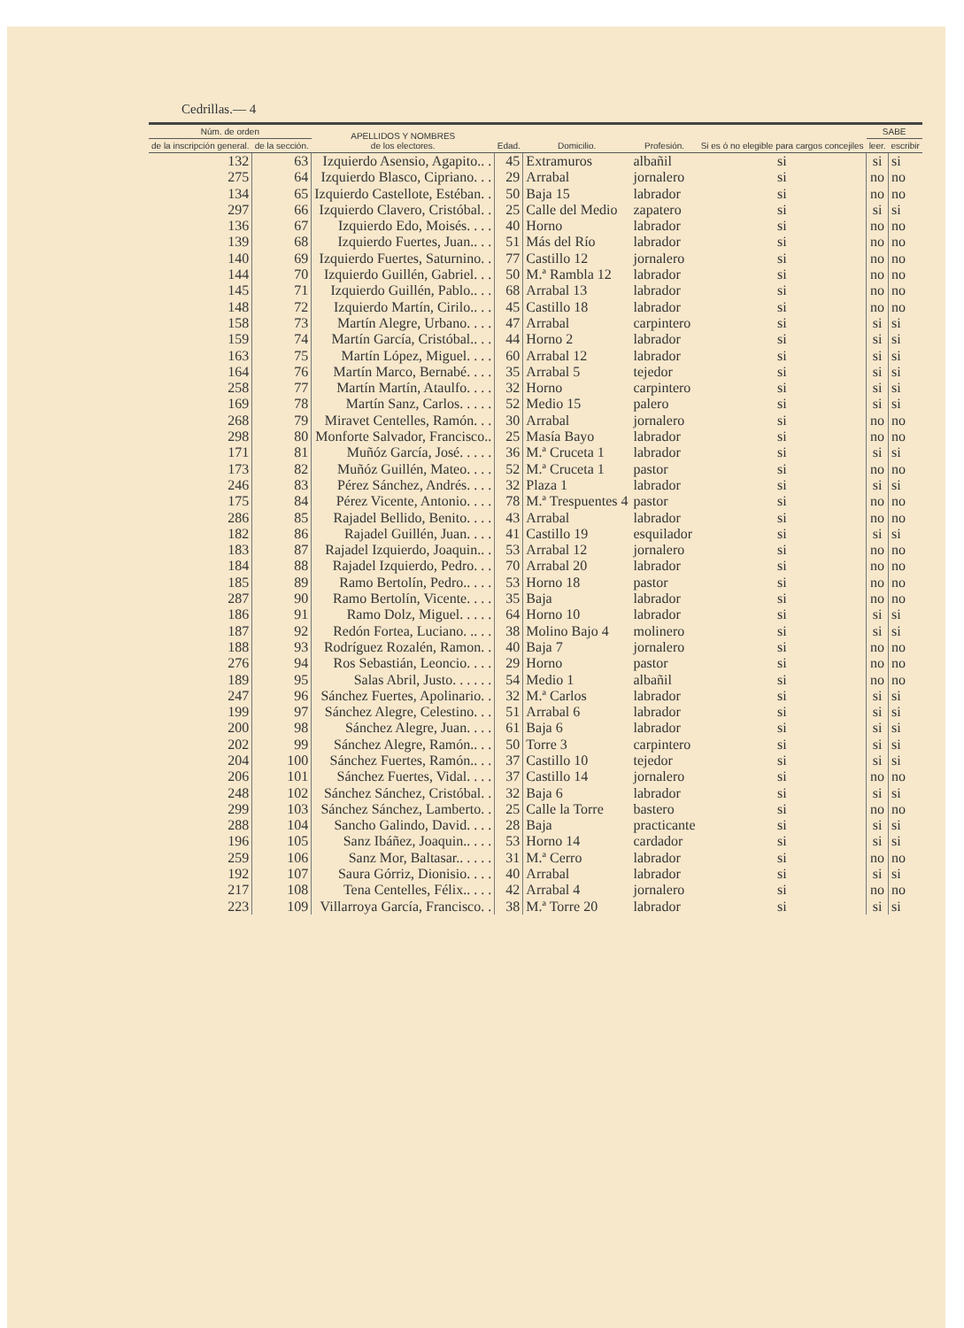Cedrillas.— 4
| Núm. de orden | | APELLIDOS Y NOMBRES de los electores. | Edad. | Domicilio. | Profesión. | Si es ó no elegible para cargos concejiles | SABE | |
| --- | --- | --- | --- | --- | --- | --- | --- | --- |
| de la inscripción general. | de la sección. | | | | | | leer. | escribir |
| 132 | 63 | Izquierdo Asensio, Agapito.. . | 45 | Extramuros | albañil | si | si | si |
| 275 | 64 | Izquierdo Blasco, Cipriano. . . | 29 | Arrabal | jornalero | si | no | no |
| 134 | 65 | Izquierdo Castellote, Estéban. . | 50 | Baja 15 | labrador | si | no | no |
| 297 | 66 | Izquierdo Clavero, Cristóbal. . | 25 | Calle del Medio | zapatero | si | si | si |
| 136 | 67 | Izquierdo Edo, Moisés. . . . | 40 | Horno | labrador | si | no | no |
| 139 | 68 | Izquierdo Fuertes, Juan.. . . | 51 | Más del Río | labrador | si | no | no |
| 140 | 69 | Izquierdo Fuertes, Saturnino. . | 77 | Castillo 12 | jornalero | si | no | no |
| 144 | 70 | Izquierdo Guillén, Gabriel. . . | 50 | M.ª Rambla 12 | labrador | si | no | no |
| 145 | 71 | Izquierdo Guillén, Pablo.. . . | 68 | Arrabal 13 | labrador | si | no | no |
| 148 | 72 | Izquierdo Martín, Cirilo.. . . | 45 | Castillo 18 | labrador | si | no | no |
| 158 | 73 | Martín Alegre, Urbano. . . . | 47 | Arrabal | carpintero | si | si | si |
| 159 | 74 | Martín García, Cristóbal.. . . | 44 | Horno 2 | labrador | si | si | si |
| 163 | 75 | Martín López, Miguel. . . . | 60 | Arrabal 12 | labrador | si | si | si |
| 164 | 76 | Martín Marco, Bernabé. . . . | 35 | Arrabal 5 | tejedor | si | si | si |
| 258 | 77 | Martín Martín, Ataulfo. . . . | 32 | Horno | carpintero | si | si | si |
| 169 | 78 | Martín Sanz, Carlos. . . . . | 52 | Medio 15 | palero | si | si | si |
| 268 | 79 | Miravet Centelles, Ramón. . . | 30 | Arrabal | jornalero | si | no | no |
| 298 | 80 | Monforte Salvador, Francisco.. | 25 | Masía Bayo | labrador | si | no | no |
| 171 | 81 | Muñóz García, José. . . . . | 36 | M.ª Cruceta 1 | labrador | si | si | si |
| 173 | 82 | Muñóz Guillén, Mateo. . . . | 52 | M.ª Cruceta 1 | pastor | si | no | no |
| 246 | 83 | Pérez Sánchez, Andrés. . . . | 32 | Plaza 1 | labrador | si | si | si |
| 175 | 84 | Pérez Vicente, Antonio. . . . | 78 | M.ª Trespuentes 4 | pastor | si | no | no |
| 286 | 85 | Rajadel Bellido, Benito. . . . | 43 | Arrabal | labrador | si | no | no |
| 182 | 86 | Rajadel Guillén, Juan. . . . | 41 | Castillo 19 | esquilador | si | si | si |
| 183 | 87 | Rajadel Izquierdo, Joaquin.. . | 53 | Arrabal 12 | jornalero | si | no | no |
| 184 | 88 | Rajadel Izquierdo, Pedro. . . | 70 | Arrabal 20 | labrador | si | no | no |
| 185 | 89 | Ramo Bertolín, Pedro.. . . . | 53 | Horno 18 | pastor | si | no | no |
| 287 | 90 | Ramo Bertolín, Vicente. . . . | 35 | Baja | labrador | si | no | no |
| 186 | 91 | Ramo Dolz, Miguel. . . . . | 64 | Horno 10 | labrador | si | si | si |
| 187 | 92 | Redón Fortea, Luciano. .. . . | 38 | Molino Bajo 4 | molinero | si | si | si |
| 188 | 93 | Rodríguez Rozalén, Ramon. . | 40 | Baja 7 | jornalero | si | no | no |
| 276 | 94 | Ros Sebastián, Leoncio. . . . | 29 | Horno | pastor | si | no | no |
| 189 | 95 | Salas Abril, Justo. . . . . . | 54 | Medio 1 | albañil | si | no | no |
| 247 | 96 | Sánchez Fuertes, Apolinario. . | 32 | M.ª Carlos | labrador | si | si | si |
| 199 | 97 | Sánchez Alegre, Celestino. . . | 51 | Arrabal 6 | labrador | si | si | si |
| 200 | 98 | Sánchez Alegre, Juan. . . . | 61 | Baja 6 | labrador | si | si | si |
| 202 | 99 | Sánchez Alegre, Ramón.. . . | 50 | Torre 3 | carpintero | si | si | si |
| 204 | 100 | Sánchez Fuertes, Ramón.. . . | 37 | Castillo 10 | tejedor | si | si | si |
| 206 | 101 | Sánchez Fuertes, Vidal. . . . | 37 | Castillo 14 | jornalero | si | no | no |
| 248 | 102 | Sánchez Sánchez, Cristóbal. . | 32 | Baja 6 | labrador | si | si | si |
| 299 | 103 | Sánchez Sánchez, Lamberto. . | 25 | Calle la Torre | bastero | si | no | no |
| 288 | 104 | Sancho Galindo, David. . . . | 28 | Baja | practicante | si | si | si |
| 196 | 105 | Sanz Ibáñez, Joaquin.. . . . | 53 | Horno 14 | cardador | si | si | si |
| 259 | 106 | Sanz Mor, Baltasar.. . . . . | 31 | M.ª Cerro | labrador | si | no | no |
| 192 | 107 | Saura Górriz, Dionisio. . . . | 40 | Arrabal | labrador | si | si | si |
| 217 | 108 | Tena Centelles, Félix.. . . . | 42 | Arrabal 4 | jornalero | si | no | no |
| 223 | 109 | Villarroya García, Francisco. . | 38 | M.ª Torre 20 | labrador | si | si | si |